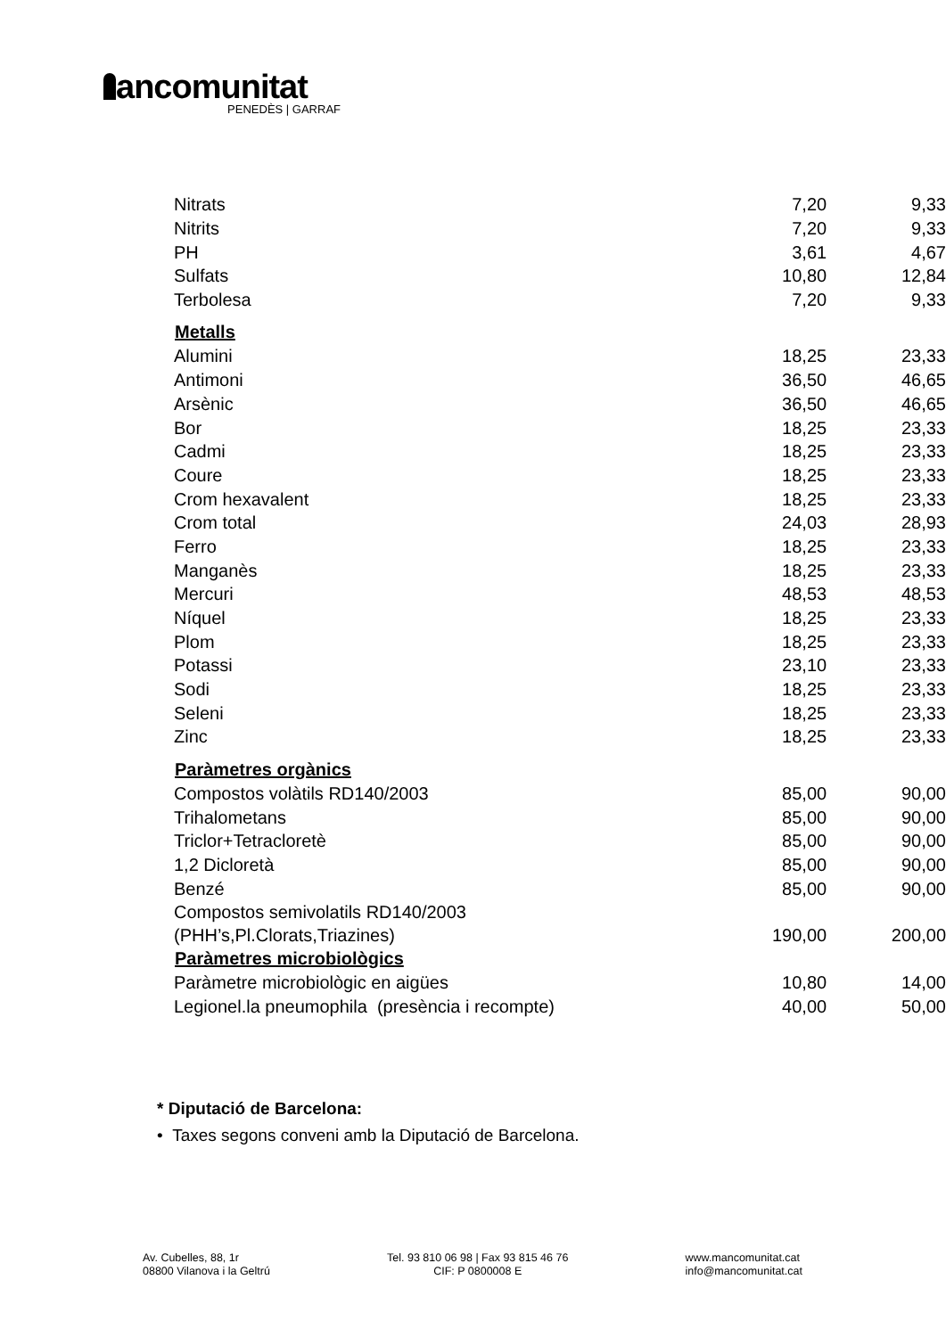ancomunitat
PENEDÈS | GARRAF
| Nitrats | 7,20 | 9,33 |
| Nitrits | 7,20 | 9,33 |
| PH | 3,61 | 4,67 |
| Sulfats | 10,80 | 12,84 |
| Terbolesa | 7,20 | 9,33 |
| Metalls | | |
| Alumini | 18,25 | 23,33 |
| Antimoni | 36,50 | 46,65 |
| Arsènic | 36,50 | 46,65 |
| Bor | 18,25 | 23,33 |
| Cadmi | 18,25 | 23,33 |
| Coure | 18,25 | 23,33 |
| Crom hexavalent | 18,25 | 23,33 |
| Crom total | 24,03 | 28,93 |
| Ferro | 18,25 | 23,33 |
| Manganès | 18,25 | 23,33 |
| Mercuri | 48,53 | 48,53 |
| Níquel | 18,25 | 23,33 |
| Plom | 18,25 | 23,33 |
| Potassi | 23,10 | 23,33 |
| Sodi | 18,25 | 23,33 |
| Seleni | 18,25 | 23,33 |
| Zinc | 18,25 | 23,33 |
| Paràmetres orgànics | | |
| Compostos volàtils RD140/2003 | 85,00 | 90,00 |
| Trihalometans | 85,00 | 90,00 |
| Triclor+Tetracloretè | 85,00 | 90,00 |
| 1,2 Dicloretà | 85,00 | 90,00 |
| Benzé | 85,00 | 90,00 |
| Compostos semivolatils RD140/2003 (PHH’s,Pl.Clorats,Triazines) | 190,00 | 200,00 |
| Paràmetres microbiològics | | |
| Paràmetre microbiològic en aigües | 10,80 | 14,00 |
| Legionel.la pneumophila (presència i recompte) | 40,00 | 50,00 |
* Diputació de Barcelona:
• Taxes segons conveni amb la Diputació de Barcelona.
Av. Cubelles, 88, 1r
08800 Vilanova i la Geltrú
Tel. 93 810 06 98 | Fax 93 815 46 76
CIF: P 0800008 E
www.mancomunitat.cat
info@mancomunitat.cat